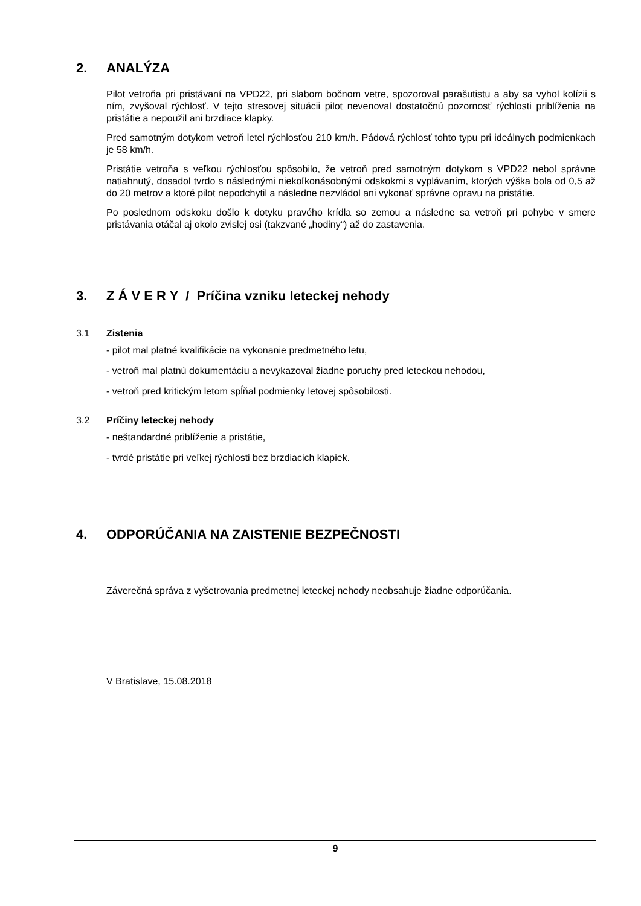2. ANALÝZA
Pilot vetroňa pri pristávaní na VPD22, pri slabom bočnom vetre, spozoroval parašutistu a aby sa vyhol kolízii s ním, zvyšoval rýchlosť. V tejto stresovej situácii pilot nevenoval dostatočnú pozornosť rýchlosti priblíženia na pristátie a nepoužil ani brzdiace klapky.
Pred samotným dotykom vetroň letel rýchlosťou 210 km/h. Pádová rýchlosť tohto typu pri ideálnych podmienkach je 58 km/h.
Pristátie vetroňa s veľkou rýchlosťou spôsobilo, že vetroň pred samotným dotykom s VPD22 nebol správne natiahnutý, dosadol tvrdo s následnými niekoľkonásobnými odskokmi s vyplávaním, ktorých výška bola od 0,5 až do 20 metrov a ktoré pilot nepodchytil a následne nezvládol ani vykonať správne opravu na pristátie.
Po poslednom odskoku došlo k dotyku pravého krídla so zemou a následne sa vetroň pri pohybe v smere pristávania otáčal aj okolo zvislej osi (takzvané „hodiny“) až do zastavenia.
3. Z Á V E R Y / Príčina vzniku leteckej nehody
3.1 Zistenia
- pilot mal platné kvalifikácie na vykonanie predmetného letu,
- vetroň mal platnú dokumentáciu a nevykazoval žiadne poruchy pred leteckou nehodou,
- vetroň pred kritickým letom spĺňal podmienky letovej spôsobilosti.
3.2 Príčiny leteckej nehody
- neštandardné priblíženie a pristátie,
- tvrdé pristátie pri veľkej rýchlosti bez brzdiacich klapiek.
4. ODPORÚČANIA NA ZAISTENIE BEZPEČNOSTI
Záverečná správa z vyšetrovania predmetnej leteckej nehody neobsahuje žiadne odporúčania.
V Bratislave, 15.08.2018
9